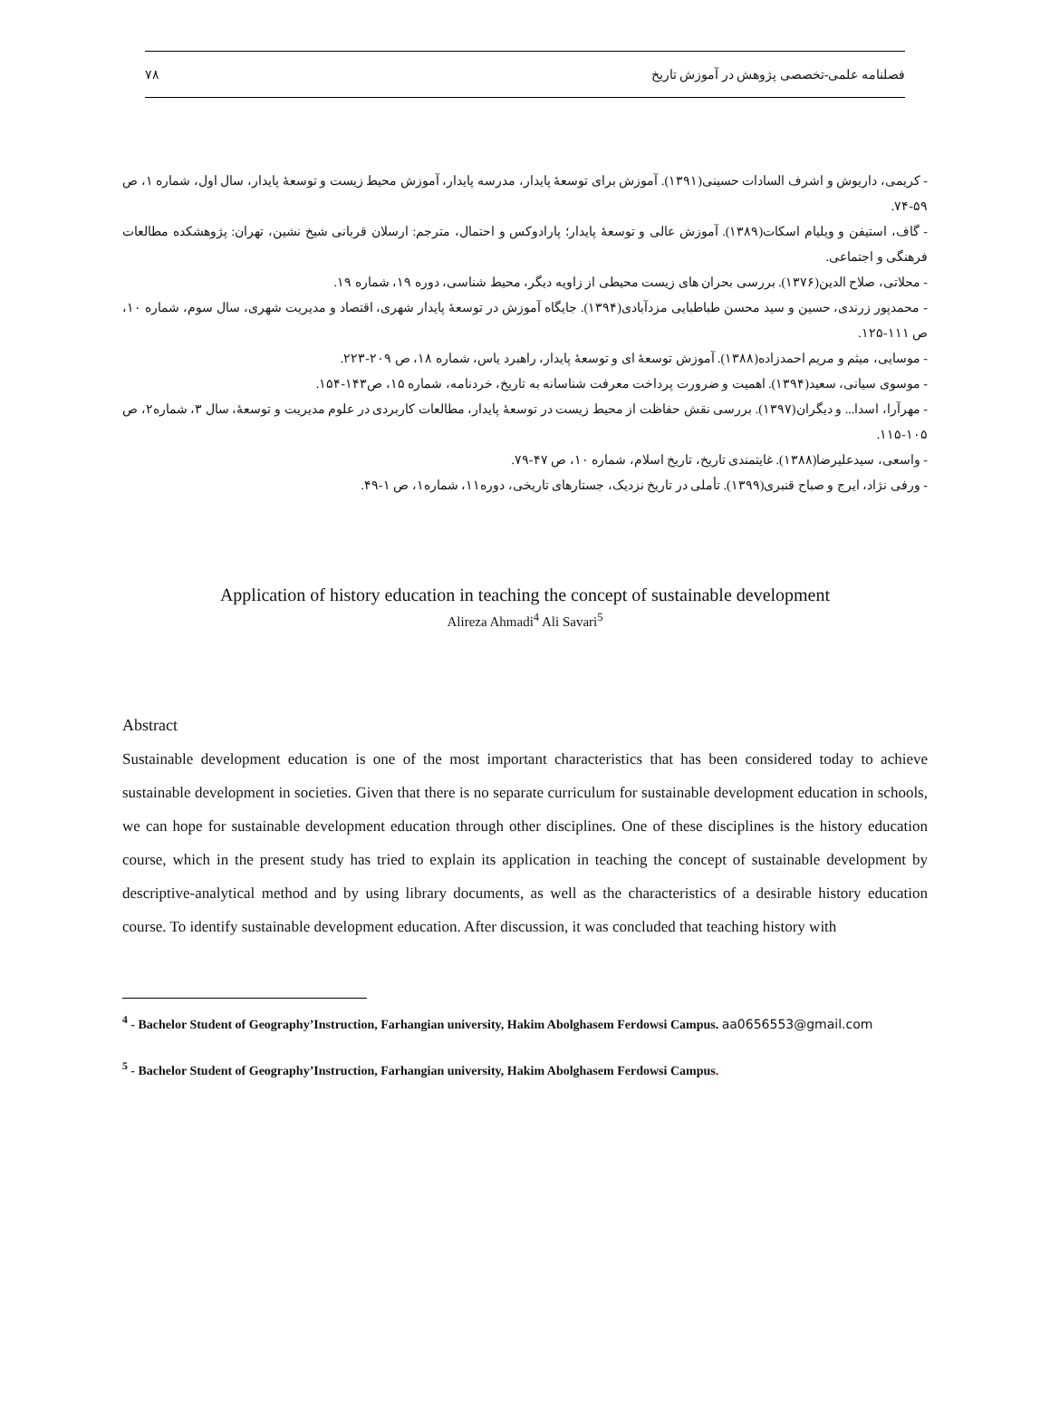۷۸ فصلنامه علمی-تخصصی پژوهش در آموزش تاریخ
- کریمی، داریوش و اشرف السادات حسینی(۱۳۹۱). آموزش برای توسعهٔ پایدار، مدرسه پایدار، آموزش محیط زیست و توسعهٔ پایدار، سال اول، شماره ۱، ص ۵۹-۷۴.
- گاف، استیفن و ویلیام اسکات(۱۳۸۹). آموزش عالی و توسعهٔ پایدار؛ پارادوکس و احتمال، مترجم: ارسلان قربانی شیخ نشین، تهران: پژوهشکده مطالعات فرهنگی و اجتماعی.
- محلاتی، صلاح الدین(۱۳۷۶). بررسی بحران های زیست محیطی از زاویه دیگر، محیط شناسی، دوره ۱۹، شماره ۱۹.
- محمدپور زرندی، حسین و سید محسن طباطبایی مزدآبادی(۱۳۹۴). جایگاه آموزش در توسعهٔ پایدار شهری، اقتصاد و مدیریت شهری، سال سوم، شماره ۱۰، ص ۱۱۱-۱۲۵.
- موسایی، میثم و مریم احمدزاده(۱۳۸۸). آموزش توسعهٔ ای و توسعهٔ پایدار، راهبرد یاس، شماره ۱۸، ص ۲۰۹-۲۲۳.
- موسوی سیانی، سعید(۱۳۹۴). اهمیت و ضرورت پرداخت معرفت شناسانه به تاریخ، خردنامه، شماره ۱۵، ص۱۴۳-۱۵۴.
- مهرآرا، اسدا... و دیگران(۱۳۹۷). بررسی نقش حفاظت از محیط زیست در توسعهٔ پایدار، مطالعات کاربردی در علوم مدیریت و توسعهٔ، سال ۳، شماره۲، ص ۱۰۵-۱۱۵.
- واسعی، سیدعلیرضا(۱۳۸۸). غایتمندی تاریخ، تاریخ اسلام، شماره ۱۰، ص ۴۷-۷۹.
- ورفی نژاد، ایرج و صباح قنبری(۱۳۹۹). تأملی در تاریخ نزدیک، جستارهای تاریخی، دوره۱۱، شماره۱، ص ۱-۴۹.
Application of history education in teaching the concept of sustainable development
Alireza Ahmadi<sup>4</sup> Ali Savari<sup>5</sup>
Abstract
Sustainable development education is one of the most important characteristics that has been considered today to achieve sustainable development in societies. Given that there is no separate curriculum for sustainable development education in schools, we can hope for sustainable development education through other disciplines. One of these disciplines is the history education course, which in the present study has tried to explain its application in teaching the concept of sustainable development by descriptive-analytical method and by using library documents, as well as the characteristics of a desirable history education course. To identify sustainable development education. After discussion, it was concluded that teaching history with
<sup>4</sup> - Bachelor Student of Geography’Instruction, Farhangian university, Hakim Abolghasem Ferdowsi Campus. aa0656553@gmail.com
<sup>5</sup> - Bachelor Student of Geography’Instruction, Farhangian university, Hakim Abolghasem Ferdowsi Campus.